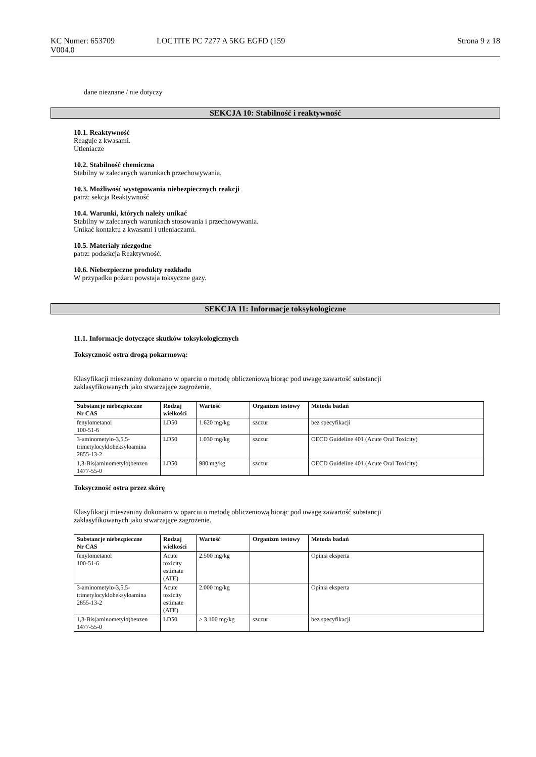KC Numer: 653709
V004.0
LOCTITE PC 7277 A 5KG EGFD (159
Strona 9 z 18
dane nieznane / nie dotyczy
SEKCJA 10: Stabilność i reaktywność
10.1. Reaktywność
Reaguje z kwasami.
Utleniacze
10.2. Stabilność chemiczna
Stabilny w zalecanych warunkach przechowywania.
10.3. Możliwość występowania niebezpiecznych reakcji
patrz: sekcja Reaktywność
10.4. Warunki, których należy unikać
Stabilny w zalecanych warunkach stosowania i przechowywania.
Unikać kontaktu z kwasami i utleniaczami.
10.5. Materiały niezgodne
patrz: podsekcja Reaktywność.
10.6. Niebezpieczne produkty rozkładu
W przypadku pożaru powstaja toksyczne gazy.
SEKCJA 11: Informacje toksykologiczne
11.1. Informacje dotyczące skutków toksykologicznych
Toksyczność ostra drogą pokarmową:
Klasyfikacji mieszaniny dokonano w oparciu o metodę obliczeniową biorąc pod uwagę zawartość substancji
zaklasyfikowanych jako stwarzające zagrożenie.
| Substancje niebezpieczne Nr CAS | Rodzaj wielkości | Wartość | Organizm testowy | Metoda badań |
| --- | --- | --- | --- | --- |
| fenylometanol 100-51-6 | LD50 | 1.620 mg/kg | szczur | bez specyfikacji |
| 3-aminometylo-3,5,5-trimetylocykloheksyloamina 2855-13-2 | LD50 | 1.030 mg/kg | szczur | OECD Guideline 401 (Acute Oral Toxicity) |
| 1,3-Bis(aminometylo)benzen 1477-55-0 | LD50 | 980 mg/kg | szczur | OECD Guideline 401 (Acute Oral Toxicity) |
Toksyczność ostra przez skórę
Klasyfikacji mieszaniny dokonano w oparciu o metodę obliczeniową biorąc pod uwagę zawartość substancji
zaklasyfikowanych jako stwarzające zagrożenie.
| Substancje niebezpieczne Nr CAS | Rodzaj wielkości | Wartość | Organizm testowy | Metoda badań |
| --- | --- | --- | --- | --- |
| fenylometanol 100-51-6 | Acute toxicity estimate (ATE) | 2.500 mg/kg | | Opinia eksperta |
| 3-aminometylo-3,5,5-trimetylocykloheksyloamina 2855-13-2 | Acute toxicity estimate (ATE) | 2.000 mg/kg | | Opinia eksperta |
| 1,3-Bis(aminometylo)benzen 1477-55-0 | LD50 | > 3.100 mg/kg | szczur | bez specyfikacji |